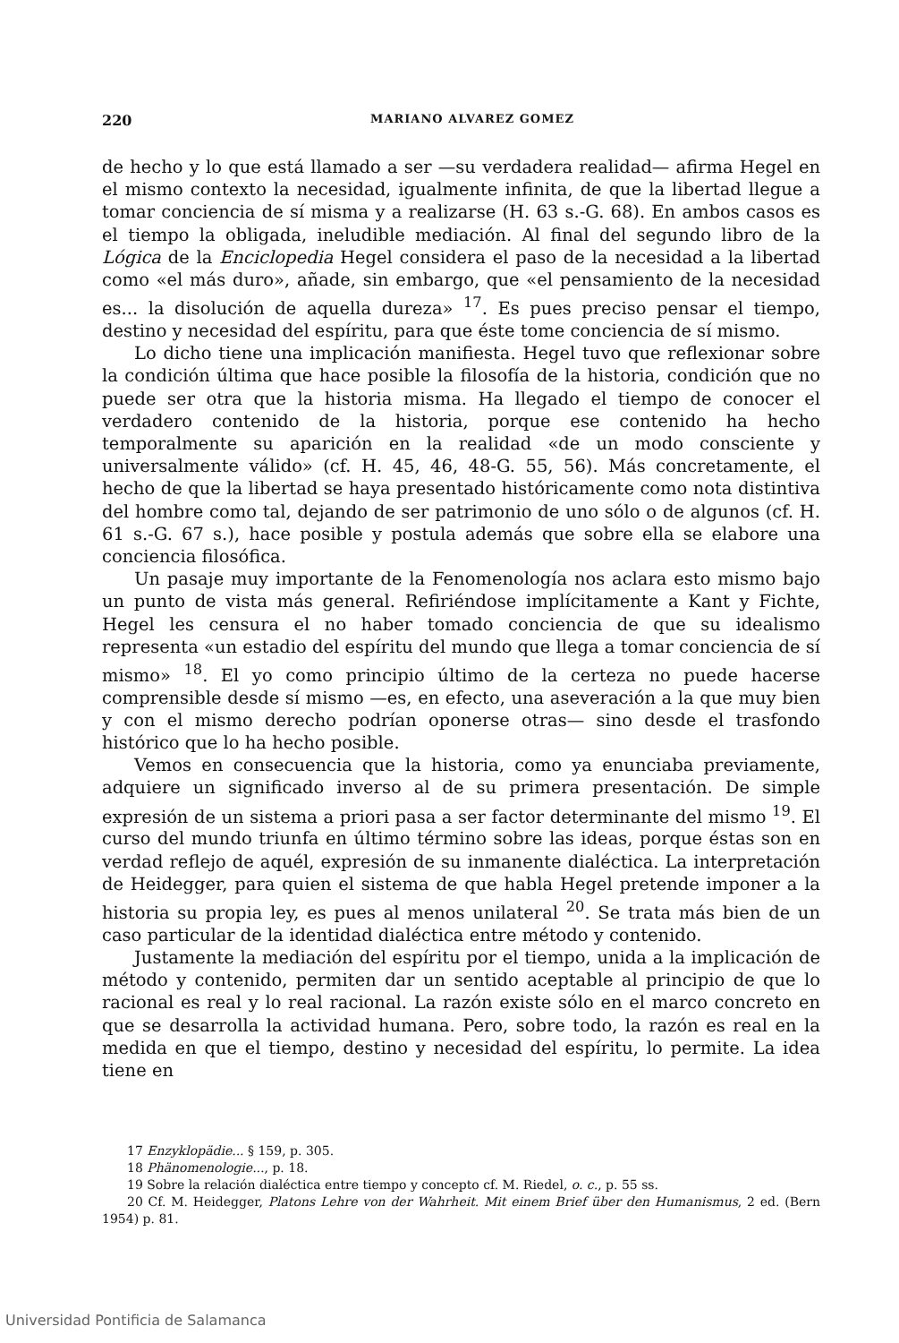220 MARIANO ALVAREZ GOMEZ
de hecho y lo que está llamado a ser —su verdadera realidad— afirma Hegel en el mismo contexto la necesidad, igualmente infinita, de que la libertad llegue a tomar conciencia de sí misma y a realizarse (H. 63 s.-G. 68). En ambos casos es el tiempo la obligada, ineludible mediación. Al final del segundo libro de la Lógica de la Enciclopedia Hegel considera el paso de la necesidad a la libertad como «el más duro», añade, sin embargo, que «el pensamiento de la necesidad es... la disolución de aquella dureza» <sup>17</sup>. Es pues preciso pensar el tiempo, destino y necesidad del espíritu, para que éste tome conciencia de sí mismo.
Lo dicho tiene una implicación manifiesta. Hegel tuvo que reflexionar sobre la condición última que hace posible la filosofía de la historia, condición que no puede ser otra que la historia misma. Ha llegado el tiempo de conocer el verdadero contenido de la historia, porque ese contenido ha hecho temporalmente su aparición en la realidad «de un modo consciente y universalmente válido» (cf. H. 45, 46, 48-G. 55, 56). Más concretamente, el hecho de que la libertad se haya presentado históricamente como nota distintiva del hombre como tal, dejando de ser patrimonio de uno sólo o de algunos (cf. H. 61 s.-G. 67 s.), hace posible y postula además que sobre ella se elabore una conciencia filosófica.
Un pasaje muy importante de la Fenomenología nos aclara esto mismo bajo un punto de vista más general. Refiriéndose implícitamente a Kant y Fichte, Hegel les censura el no haber tomado conciencia de que su idealismo representa «un estadio del espíritu del mundo que llega a tomar conciencia de sí mismo» <sup>18</sup>. El yo como principio último de la certeza no puede hacerse comprensible desde sí mismo —es, en efecto, una aseveración a la que muy bien y con el mismo derecho podrían oponerse otras— sino desde el trasfondo histórico que lo ha hecho posible.
Vemos en consecuencia que la historia, como ya enunciaba previamente, adquiere un significado inverso al de su primera presentación. De simple expresión de un sistema a priori pasa a ser factor determinante del mismo <sup>19</sup>. El curso del mundo triunfa en último término sobre las ideas, porque éstas son en verdad reflejo de aquél, expresión de su inmanente dialéctica. La interpretación de Heidegger, para quien el sistema de que habla Hegel pretende imponer a la historia su propia ley, es pues al menos unilateral <sup>20</sup>. Se trata más bien de un caso particular de la identidad dialéctica entre método y contenido.
Justamente la mediación del espíritu por el tiempo, unida a la implicación de método y contenido, permiten dar un sentido aceptable al principio de que lo racional es real y lo real racional. La razón existe sólo en el marco concreto en que se desarrolla la actividad humana. Pero, sobre todo, la razón es real en la medida en que el tiempo, destino y necesidad del espíritu, lo permite. La idea tiene en
17 Enzyklopädie... § 159, p. 305.
18 Phänomenologie..., p. 18.
19 Sobre la relación dialéctica entre tiempo y concepto cf. M. Riedel, o. c., p. 55 ss.
20 Cf. M. Heidegger, Platons Lehre von der Wahrheit. Mit einem Brief über den Humanismus, 2 ed. (Bern 1954) p. 81.
Universidad Pontificia de Salamanca